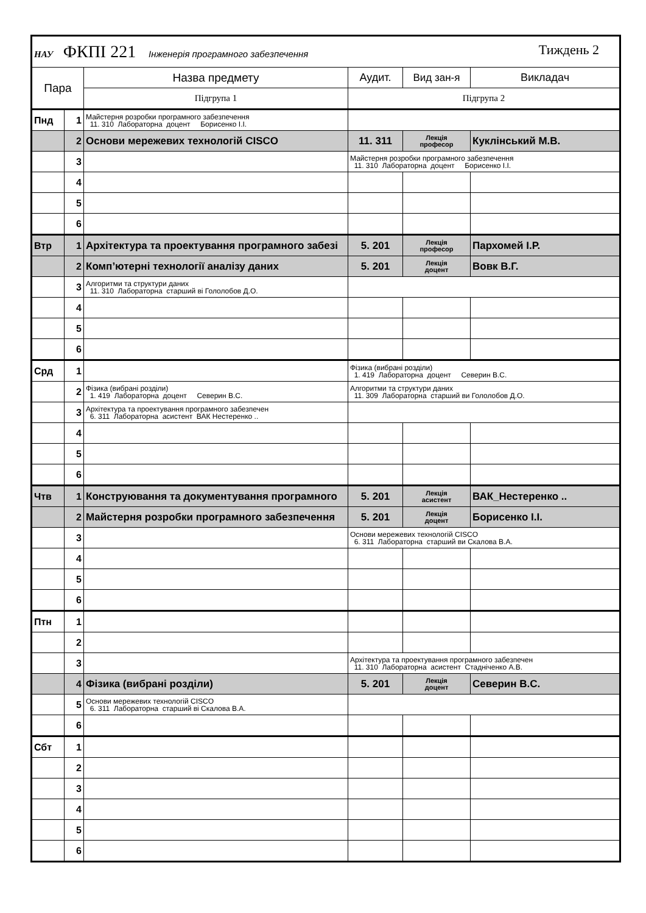| НАУ ФКПІ 221 Інженерія програмного забезпечення Тиждень 2 | | | | | |
| Пара | | Назва предмету | Аудит. | Вид зан-я | Викладач |
| | | Підгрупа 1 | Підгрупа 2 | | |
| Пнд | 1 | Майстерня розробки програмного забезпечення 11. 310 Лабораторна доцент Борисенко І.І. | | | |
| | 2 | Основи мережевих технологій CISCO | 11. 311 | Лекція професор | Куклінський М.В. |
| | 3 | | Майстерня розробки програмного забезпечення 11. 310 Лабораторна доцент Борисенко І.І. | | |
| | 4 | | | | |
| | 5 | | | | |
| | 6 | | | | |
| Втр | 1 | Архітектура та проектування програмного забезі | 5. 201 | Лекція професор | Пархомей І.Р. |
| | 2 | Комп’ютерні технології аналізу даних | 5. 201 | Лекція доцент | Вовк В.Г. |
| | 3 | Алгоритми та структури даних 11. 310 Лабораторна старший ві Гололобов Д.О. | | | |
| | 4 | | | | |
| | 5 | | | | |
| | 6 | | | | |
| Срд | 1 | | Фізика (вибрані розділи) 1. 419 Лабораторна доцент Северин В.С. | | |
| | 2 | Фізика (вибрані розділи) 1. 419 Лабораторна доцент Северин В.С. | Алгоритми та структури даних 11. 309 Лабораторна старший ви Гололобов Д.О. | | |
| | 3 | Архітектура та проектування програмного забезпечен 6. 311 Лабораторна асистент ВАК Нестеренко .. | | | |
| | 4 | | | | |
| | 5 | | | | |
| | 6 | | | | |
| Чтв | 1 | Конструювання та документування програмного | 5. 201 | Лекція асистент | ВАК_Нестеренко .. |
| | 2 | Майстерня розробки програмного забезпечення | 5. 201 | Лекція доцент | Борисенко І.І. |
| | 3 | | Основи мережевих технологій CISCO 6. 311 Лабораторна старший ви Скалова В.А. | | |
| | 4 | | | | |
| | 5 | | | | |
| | 6 | | | | |
| Птн | 1 | | | | |
| | 2 | | | | |
| | 3 | | Архітектура та проектування програмного забезпечен 11. 310 Лабораторна асистент Стадніченко А.В. | | |
| | 4 | Фізика (вибрані розділи) | 5. 201 | Лекція доцент | Северин В.С. |
| | 5 | Основи мережевих технологій CISCO 6. 311 Лабораторна старший ві Скалова В.А. | | | |
| | 6 | | | | |
| Сбт | 1 | | | | |
| | 2 | | | | |
| | 3 | | | | |
| | 4 | | | | |
| | 5 | | | | |
| | 6 | | | | |